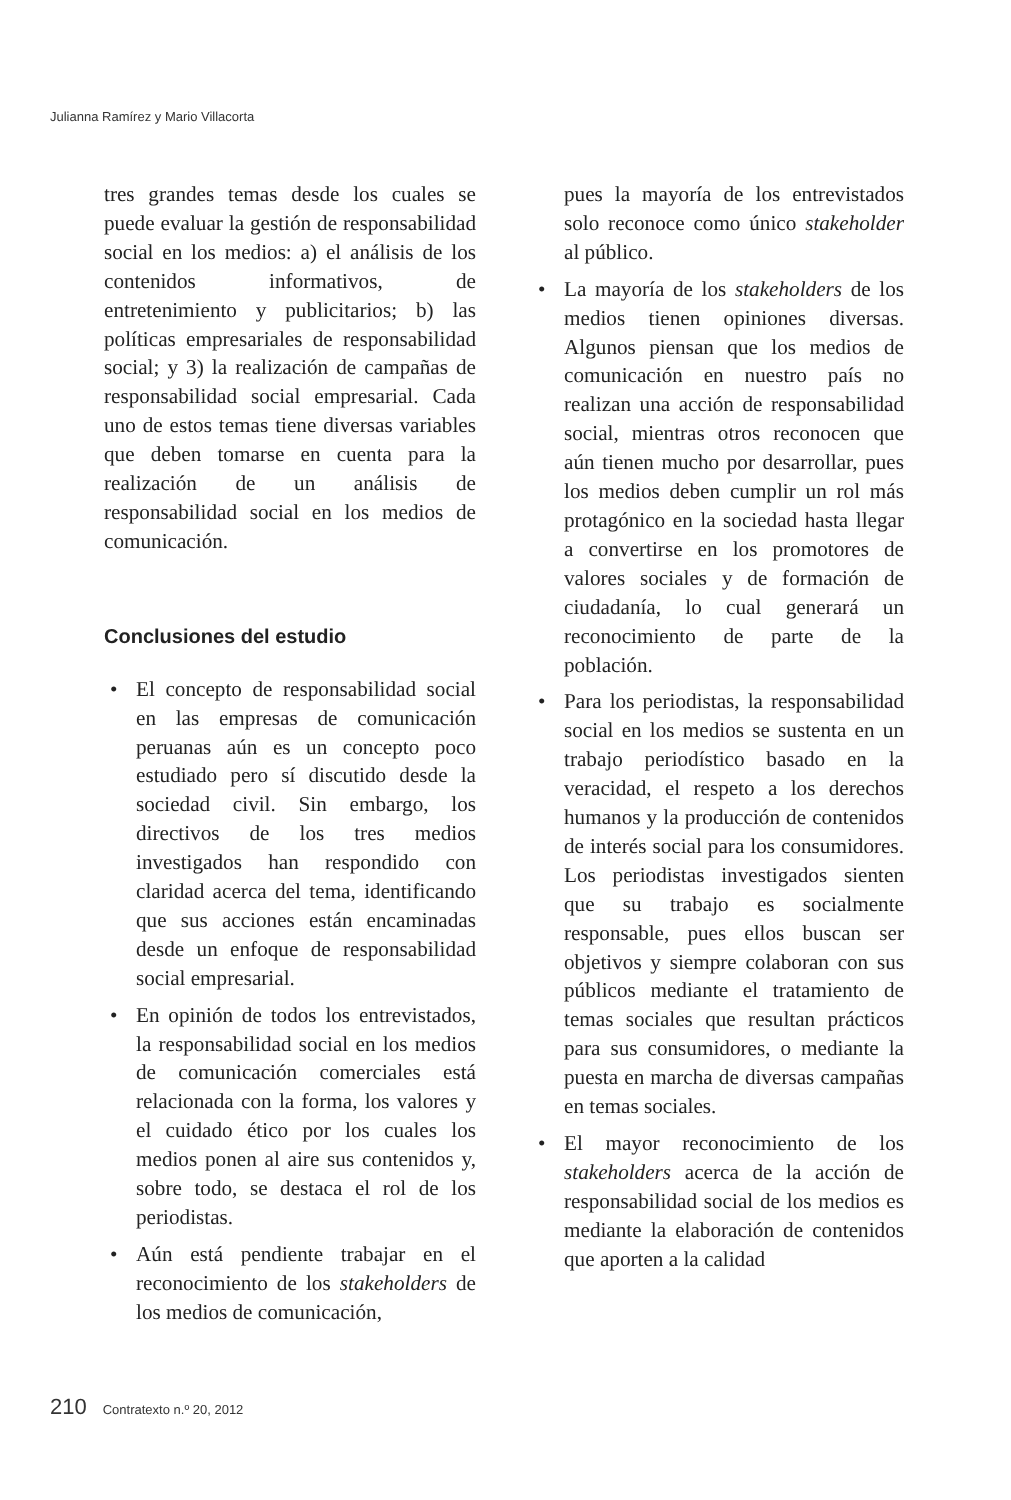Julianna Ramírez y Mario Villacorta
tres grandes temas desde los cuales se puede evaluar la gestión de responsabilidad social en los medios: a) el análisis de los contenidos informativos, de entretenimiento y publicitarios; b) las políticas empresariales de responsabilidad social; y 3) la realización de campañas de responsabilidad social empresarial. Cada uno de estos temas tiene diversas variables que deben tomarse en cuenta para la realización de un análisis de responsabilidad social en los medios de comunicación.
Conclusiones del estudio
• El concepto de responsabilidad social en las empresas de comunicación peruanas aún es un concepto poco estudiado pero sí discutido desde la sociedad civil. Sin embargo, los directivos de los tres medios investigados han respondido con claridad acerca del tema, identificando que sus acciones están encaminadas desde un enfoque de responsabilidad social empresarial.
• En opinión de todos los entrevistados, la responsabilidad social en los medios de comunicación comerciales está relacionada con la forma, los valores y el cuidado ético por los cuales los medios ponen al aire sus contenidos y, sobre todo, se destaca el rol de los periodistas.
• Aún está pendiente trabajar en el reconocimiento de los stakeholders de los medios de comunicación,
pues la mayoría de los entrevistados solo reconoce como único stakeholder al público.
• La mayoría de los stakeholders de los medios tienen opiniones diversas. Algunos piensan que los medios de comunicación en nuestro país no realizan una acción de responsabilidad social, mientras otros reconocen que aún tienen mucho por desarrollar, pues los medios deben cumplir un rol más protagónico en la sociedad hasta llegar a convertirse en los promotores de valores sociales y de formación de ciudadanía, lo cual generará un reconocimiento de parte de la población.
• Para los periodistas, la responsabilidad social en los medios se sustenta en un trabajo periodístico basado en la veracidad, el respeto a los derechos humanos y la producción de contenidos de interés social para los consumidores. Los periodistas investigados sienten que su trabajo es socialmente responsable, pues ellos buscan ser objetivos y siempre colaboran con sus públicos mediante el tratamiento de temas sociales que resultan prácticos para sus consumidores, o mediante la puesta en marcha de diversas campañas en temas sociales.
• El mayor reconocimiento de los stakeholders acerca de la acción de responsabilidad social de los medios es mediante la elaboración de contenidos que aporten a la calidad
210 Contratexto n.º 20, 2012